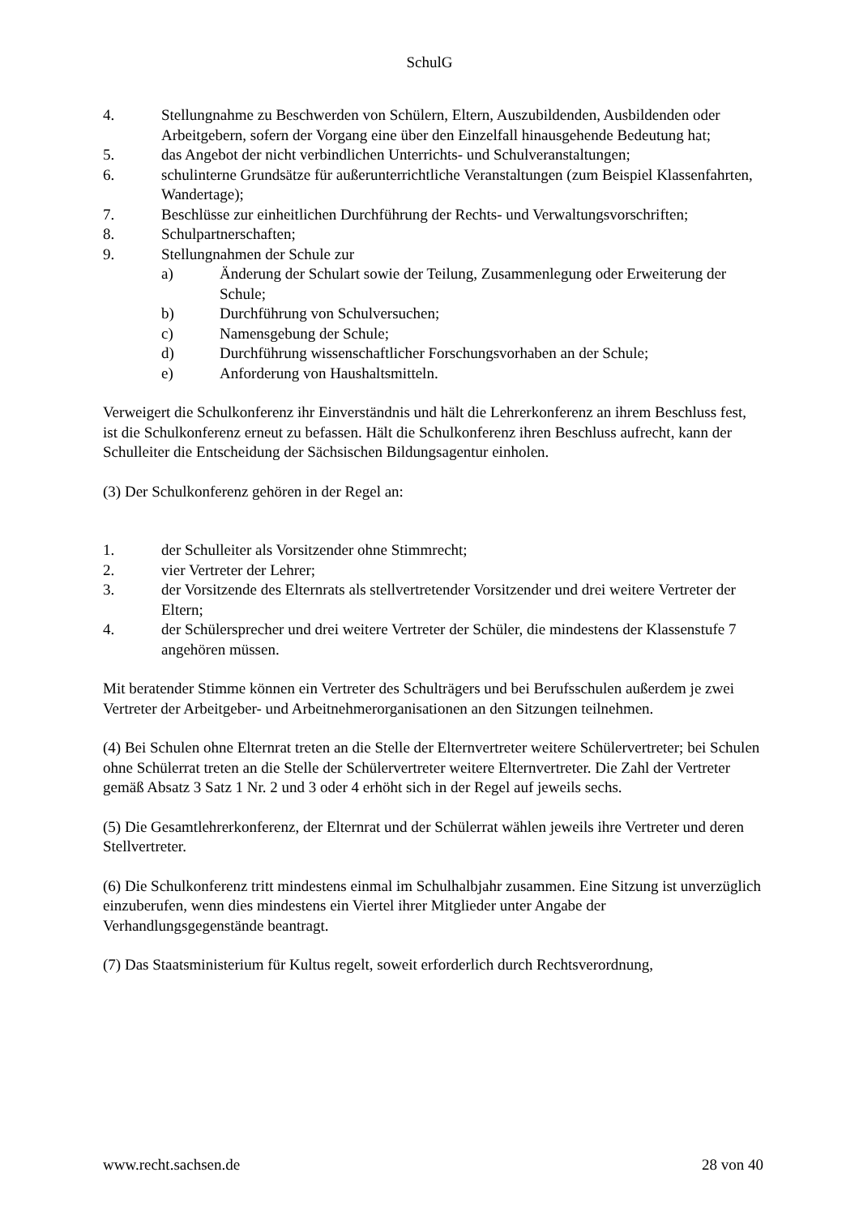SchulG
4. Stellungnahme zu Beschwerden von Schülern, Eltern, Auszubildenden, Ausbildenden oder Arbeitgebern, sofern der Vorgang eine über den Einzelfall hinausgehende Bedeutung hat;
5. das Angebot der nicht verbindlichen Unterrichts- und Schulveranstaltungen;
6. schulinterne Grundsätze für außerunterrichtliche Veranstaltungen (zum Beispiel Klassenfahrten, Wandertage);
7. Beschlüsse zur einheitlichen Durchführung der Rechts- und Verwaltungsvorschriften;
8. Schulpartnerschaften;
9. Stellungnahmen der Schule zur
a) Änderung der Schulart sowie der Teilung, Zusammenlegung oder Erweiterung der Schule;
b) Durchführung von Schulversuchen;
c) Namensgebung der Schule;
d) Durchführung wissenschaftlicher Forschungsvorhaben an der Schule;
e) Anforderung von Haushaltsmitteln.
Verweigert die Schulkonferenz ihr Einverständnis und hält die Lehrerkonferenz an ihrem Beschluss fest, ist die Schulkonferenz erneut zu befassen. Hält die Schulkonferenz ihren Beschluss aufrecht, kann der Schulleiter die Entscheidung der Sächsischen Bildungsagentur einholen.
(3) Der Schulkonferenz gehören in der Regel an:
1. der Schulleiter als Vorsitzender ohne Stimmrecht;
2. vier Vertreter der Lehrer;
3. der Vorsitzende des Elternrats als stellvertretender Vorsitzender und drei weitere Vertreter der Eltern;
4. der Schülersprecher und drei weitere Vertreter der Schüler, die mindestens der Klassenstufe 7 angehören müssen.
Mit beratender Stimme können ein Vertreter des Schulträgers und bei Berufsschulen außerdem je zwei Vertreter der Arbeitgeber- und Arbeitnehmerorganisationen an den Sitzungen teilnehmen.
(4) Bei Schulen ohne Elternrat treten an die Stelle der Elternvertreter weitere Schülervertreter; bei Schulen ohne Schülerrat treten an die Stelle der Schülervertreter weitere Elternvertreter. Die Zahl der Vertreter gemäß Absatz 3 Satz 1 Nr. 2 und 3 oder 4 erhöht sich in der Regel auf jeweils sechs.
(5) Die Gesamtlehrerkonferenz, der Elternrat und der Schülerrat wählen jeweils ihre Vertreter und deren Stellvertreter.
(6) Die Schulkonferenz tritt mindestens einmal im Schulhalbjahr zusammen. Eine Sitzung ist unverzüglich einzuberufen, wenn dies mindestens ein Viertel ihrer Mitglieder unter Angabe der Verhandlungsgegenstände beantragt.
(7) Das Staatsministerium für Kultus regelt, soweit erforderlich durch Rechtsverordnung,
www.recht.sachsen.de 28 von 40